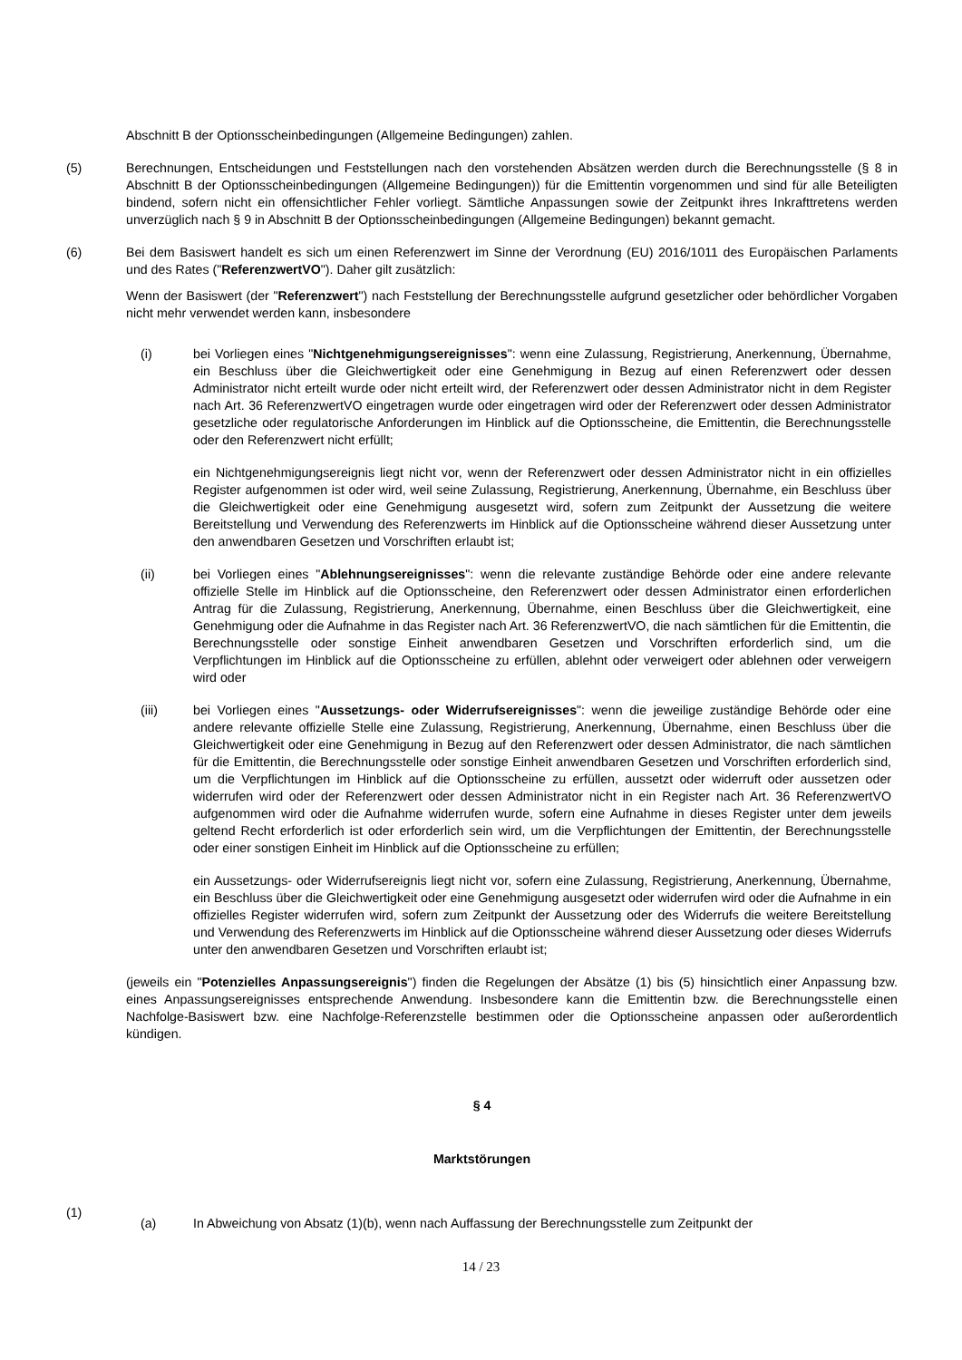Abschnitt B der Optionsscheinbedingungen (Allgemeine Bedingungen) zahlen.
(5) Berechnungen, Entscheidungen und Feststellungen nach den vorstehenden Absätzen werden durch die Berechnungsstelle (§ 8 in Abschnitt B der Optionsscheinbedingungen (Allgemeine Bedingungen)) für die Emittentin vorgenommen und sind für alle Beteiligten bindend, sofern nicht ein offensichtlicher Fehler vorliegt. Sämtliche Anpassungen sowie der Zeitpunkt ihres Inkrafttretens werden unverzüglich nach § 9 in Abschnitt B der Optionsscheinbedingungen (Allgemeine Bedingungen) bekannt gemacht.
(6) Bei dem Basiswert handelt es sich um einen Referenzwert im Sinne der Verordnung (EU) 2016/1011 des Europäischen Parlaments und des Rates ("ReferenzwertVO"). Daher gilt zusätzlich:
Wenn der Basiswert (der "Referenzwert") nach Feststellung der Berechnungsstelle aufgrund gesetzlicher oder behördlicher Vorgaben nicht mehr verwendet werden kann, insbesondere
(i) bei Vorliegen eines "Nichtgenehmigungsereignisses": wenn eine Zulassung, Registrierung, Anerkennung, Übernahme, ein Beschluss über die Gleichwertigkeit oder eine Genehmigung in Bezug auf einen Referenzwert oder dessen Administrator nicht erteilt wurde oder nicht erteilt wird, der Referenzwert oder dessen Administrator nicht in dem Register nach Art. 36 ReferenzwertVO eingetragen wurde oder eingetragen wird oder der Referenzwert oder dessen Administrator gesetzliche oder regulatorische Anforderungen im Hinblick auf die Optionsscheine, die Emittentin, die Berechnungsstelle oder den Referenzwert nicht erfüllt;
ein Nichtgenehmigungsereignis liegt nicht vor, wenn der Referenzwert oder dessen Administrator nicht in ein offizielles Register aufgenommen ist oder wird, weil seine Zulassung, Registrierung, Anerkennung, Übernahme, ein Beschluss über die Gleichwertigkeit oder eine Genehmigung ausgesetzt wird, sofern zum Zeitpunkt der Aussetzung die weitere Bereitstellung und Verwendung des Referenzwerts im Hinblick auf die Optionsscheine während dieser Aussetzung unter den anwendbaren Gesetzen und Vorschriften erlaubt ist;
(ii) bei Vorliegen eines "Ablehnungsereignisses": wenn die relevante zuständige Behörde oder eine andere relevante offizielle Stelle im Hinblick auf die Optionsscheine, den Referenzwert oder dessen Administrator einen erforderlichen Antrag für die Zulassung, Registrierung, Anerkennung, Übernahme, einen Beschluss über die Gleichwertigkeit, eine Genehmigung oder die Aufnahme in das Register nach Art. 36 ReferenzwertVO, die nach sämtlichen für die Emittentin, die Berechnungsstelle oder sonstige Einheit anwendbaren Gesetzen und Vorschriften erforderlich sind, um die Verpflichtungen im Hinblick auf die Optionsscheine zu erfüllen, ablehnt oder verweigert oder ablehnen oder verweigern wird oder
(iii) bei Vorliegen eines "Aussetzungs- oder Widerrufsereignisses": wenn die jeweilige zuständige Behörde oder eine andere relevante offizielle Stelle eine Zulassung, Registrierung, Anerkennung, Übernahme, einen Beschluss über die Gleichwertigkeit oder eine Genehmigung in Bezug auf den Referenzwert oder dessen Administrator, die nach sämtlichen für die Emittentin, die Berechnungsstelle oder sonstige Einheit anwendbaren Gesetzen und Vorschriften erforderlich sind, um die Verpflichtungen im Hinblick auf die Optionsscheine zu erfüllen, aussetzt oder widerruft oder aussetzen oder widerrufen wird oder der Referenzwert oder dessen Administrator nicht in ein Register nach Art. 36 ReferenzwertVO aufgenommen wird oder die Aufnahme widerrufen wurde, sofern eine Aufnahme in dieses Register unter dem jeweils geltend Recht erforderlich ist oder erforderlich sein wird, um die Verpflichtungen der Emittentin, der Berechnungsstelle oder einer sonstigen Einheit im Hinblick auf die Optionsscheine zu erfüllen;
ein Aussetzungs- oder Widerrufsereignis liegt nicht vor, sofern eine Zulassung, Registrierung, Anerkennung, Übernahme, ein Beschluss über die Gleichwertigkeit oder eine Genehmigung ausgesetzt oder widerrufen wird oder die Aufnahme in ein offizielles Register widerrufen wird, sofern zum Zeitpunkt der Aussetzung oder des Widerrufs die weitere Bereitstellung und Verwendung des Referenzwerts im Hinblick auf die Optionsscheine während dieser Aussetzung oder dieses Widerrufs unter den anwendbaren Gesetzen und Vorschriften erlaubt ist;
(jeweils ein "Potenzielles Anpassungsereignis") finden die Regelungen der Absätze (1) bis (5) hinsichtlich einer Anpassung bzw. eines Anpassungsereignisses entsprechende Anwendung. Insbesondere kann die Emittentin bzw. die Berechnungsstelle einen Nachfolge-Basiswert bzw. eine Nachfolge-Referenzstelle bestimmen oder die Optionsscheine anpassen oder außerordentlich kündigen.
§ 4
Marktstörungen
(1)
(a) In Abweichung von Absatz (1)(b), wenn nach Auffassung der Berechnungsstelle zum Zeitpunkt der
14 / 23